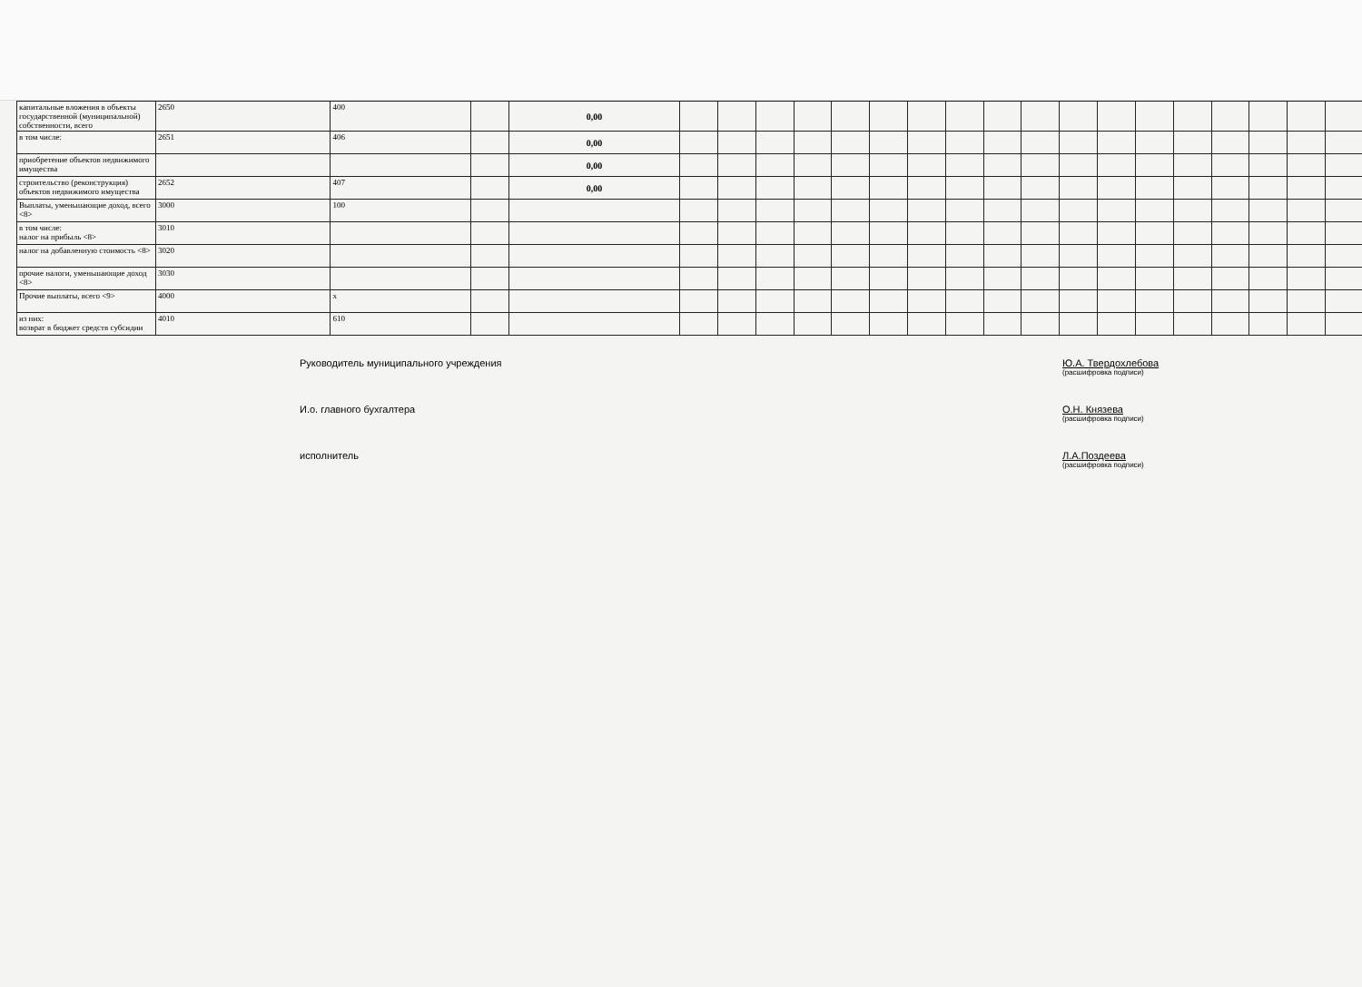| капитальные вложения в объекты государственной (муниципальной) собственности, всего | 2650 | 400 | | 0,00 | | | | | | | | | | | | | | | | | | |
| в том числе: | 2651 | 406 | | 0,00 | | | | | | | | | | | | | | | | | | |
| приобретение объектов недвижимого имущества | | | | 0,00 | | | | | | | | | | | | | | | | | | |
| строительство (реконструкция) объектов недвижимого имущества | 2652 | 407 | | 0,00 | | | | | | | | | | | | | | | | | | |
| Выплаты, уменьшающие доход, всего <8> | 3000 | 100 | | | | | | | | | | | | | | | | | | | | |
| в том числе: налог на прибыль <8> | 3010 | | | | | | | | | | | | | | | | | | | | | |
| налог на добавленную стоимость <8> | 3020 | | | | | | | | | | | | | | | | | | | | | |
| прочие налоги, уменьшающие доход <8> | 3030 | | | | | | | | | | | | | | | | | | | | | |
| Прочие выплаты, всего <9> | 4000 | x | | | | | | | | | | | | | | | | | | | | |
| из них: возврат в бюджет средств субсидии | 4010 | 610 | | | | | | | | | | | | | | | | | | | | |
Руководитель муниципального учреждения Ю.А. Твердохлебова
(расшифровка подписи)
И.о. главного бухгалтера О.Н. Князева
(расшифровка подписи)
исполнитель Л.А.Поздеева
(расшифровка подписи)